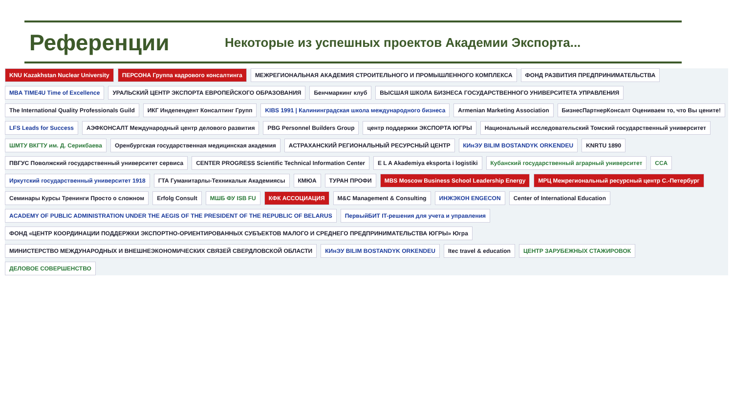Референции
Некоторые из успешных проектов Академии Экспорта...
KNU Kazakhstan Nuclear University
ПЕРСОНА Группа кадрового консалтинга
МЕЖРЕГИОНАЛЬНАЯ АКАДЕМИЯ СТРОИТЕЛЬНОГО И ПРОМЫШЛЕННОГО КОМПЛЕКСА
ФОНД РАЗВИТИЯ ПРЕДПРИНИМАТЕЛЬСТВА
MBA TIME4U Time of Excellence
УРАЛЬСКИЙ ЦЕНТР ЭКСПОРТА ЕВРОПЕЙСКОГО ОБРАЗОВАНИЯ
Бенчмаркинг клуб
ВЫСШАЯ ШКОЛА БИЗНЕСА ГОСУДАРСТВЕННОГО УНИВЕРСИТЕТА УПРАВЛЕНИЯ
The International Quality Professionals Guild
ИКГ Индепендент Консалтинг Групп
KIBS 1991 | Калининградская школа международного бизнеса
Armenian Marketing Association
БизнесПартнерКонсалт Оцениваем то, что Вы цените!
LFS Leads for Success
АЭФКОНСАЛТ Международный центр делового развития
PBG Personnel Builders Group
центр поддержки ЭКСПОРТА ЮГРЫ
Национальный исследовательский Томский государственный университет
ШМТУ ВКГТУ им. Д. Серикбаева
Оренбургская государственная медицинская академия
АСТРАХАНСКИЙ РЕГИОНАЛЬНЫЙ РЕСУРСНЫЙ ЦЕНТР
КИнЭУ BILIM BOSTANDYK ORKENDEU
KNRTU 1890
ПВГУС Поволжский государственный университет сервиса
CENTER PROGRESS Scientific Technical Information Center
E L A Akademiya eksporta i logistiki
Кубанский государственный аграрный университет
CCA
Иркутский государственный университет 1918
ГТА Гуманитарлы-Техникалык Академиясы
КМЮА
ТУРАН ПРОФИ
MBS Moscow Business School Leadership Energy
МРЦ Межрегиональный ресурсный центр С.-Петербург
Семинары Курсы Тренинги Просто о сложном
Erfolg Consult
МШБ ФУ ISB FU
КФК АССОЦИАЦИЯ
M&C Management & Consulting
ИНЖЭКОН ENGECON
Center of International Education
ACADEMY OF PUBLIC ADMINISTRATION UNDER THE AEGIS OF THE PRESIDENT OF THE REPUBLIC OF BELARUS
ПервыйБИТ IT-решения для учета и управления
ФОНД «ЦЕНТР КООРДИНАЦИИ ПОДДЕРЖКИ ЭКСПОРТНО-ОРИЕНТИРОВАННЫХ СУБЪЕКТОВ МАЛОГО И СРЕДНЕГО ПРЕДПРИНИМАТЕЛЬСТВА ЮГРЫ» Югра
МИНИСТЕРСТВО МЕЖДУНАРОДНЫХ И ВНЕШНЕЭКОНОМИЧЕСКИХ СВЯЗЕЙ СВЕРДЛОВСКОЙ ОБЛАСТИ
КИнЭУ BILIM BOSTANDYK ORKENDEU
Itec travel & education
ЦЕНТР ЗАРУБЕЖНЫХ СТАЖИРОВОК
ДЕЛОВОЕ СОВЕРШЕНСТВО